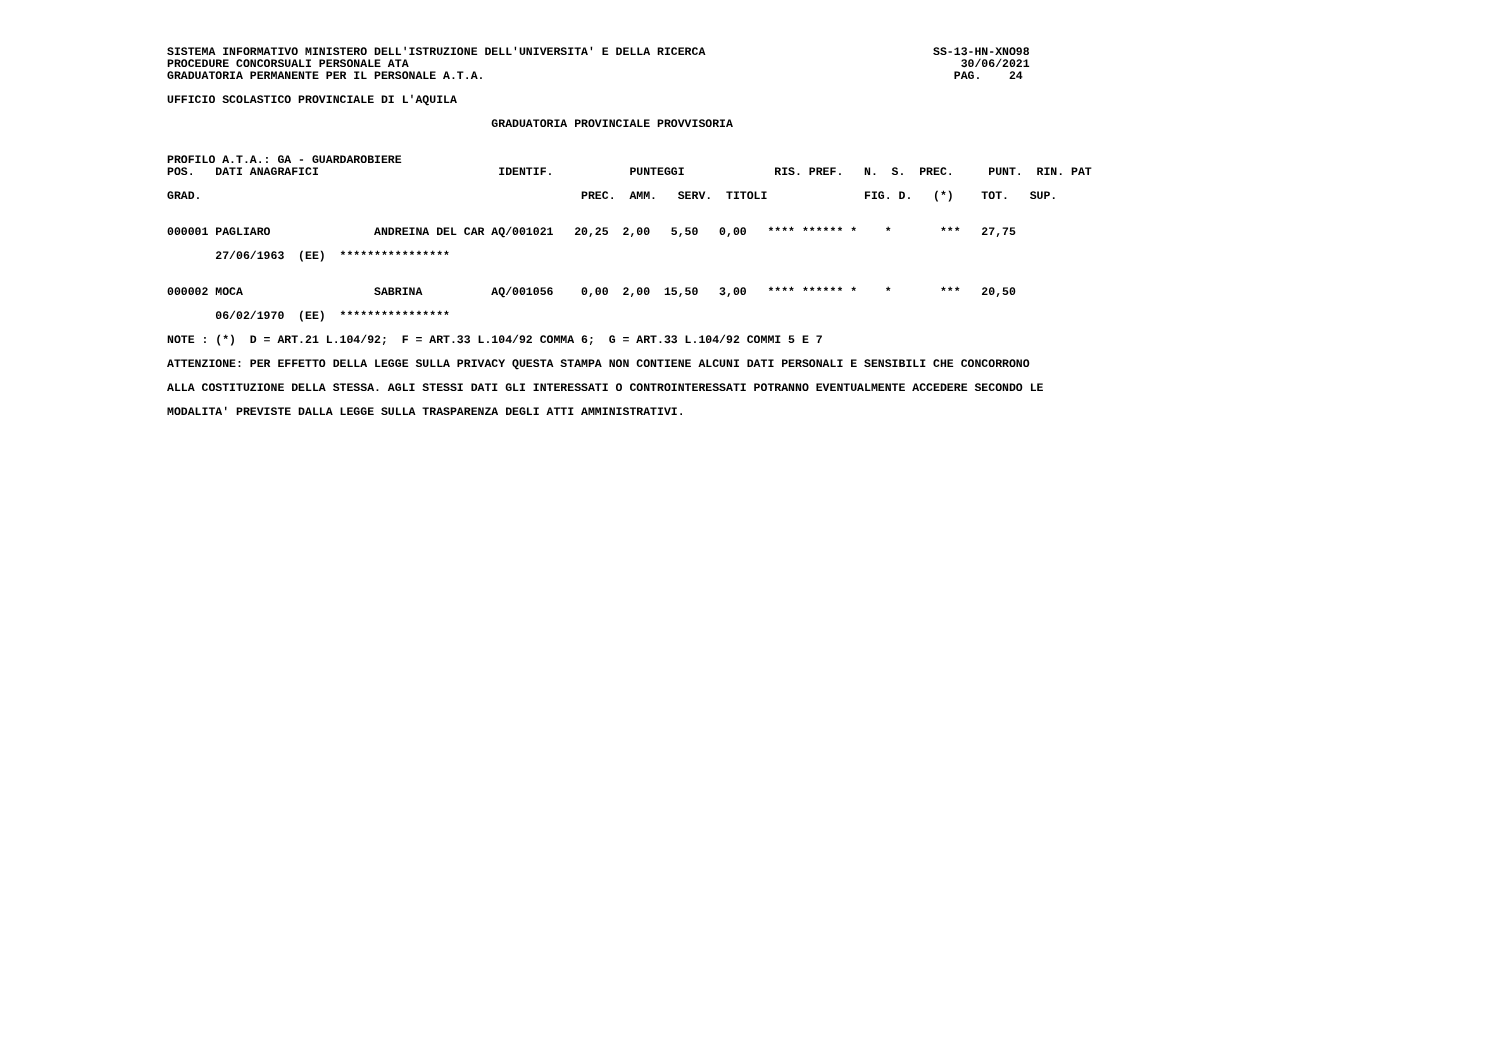SISTEMA INFORMATIVO MINISTERO DELL'ISTRUZIONE DELL'UNIVERSITA' E DELLA RICERCA                                 SS-13-HN-XNO98
PROCEDURE CONCORSUALI PERSONALE ATA                                                                                30/06/2021
GRADUATORIA PERMANENTE PER IL PERSONALE A.T.A.                                                                    PAG.    24

UFFICIO SCOLASTICO PROVINCIALE DI L'AQUILA

                                               GRADUATORIA PROVINCIALE PROVVISORIA


PROFILO A.T.A.: GA - GUARDAROBIERE
POS.   DATI ANAGRAFICI                          IDENTIF.           PUNTEGGI             RIS. PREF.   N.  S.  PREC.     PUNT.  RIN. PAT

GRAD.                                                       PREC.  AMM.   SERV.  TITOLI              FIG. D.   (*)    TOT.   SUP.


000001 PAGLIARO               ANDREINA DEL CAR AQ/001021   20,25  2,00   5,50   0,00   **** ****** *    *       ***   27,75

       27/06/1963  (EE)  ****************


000002 MOCA                   SABRINA          AQ/001056    0,00  2,00  15,50   3,00   **** ****** *    *       ***   20,50

       06/02/1970  (EE)  ****************

NOTE : (*)  D = ART.21 L.104/92;  F = ART.33 L.104/92 COMMA 6;  G = ART.33 L.104/92 COMMI 5 E 7

ATTENZIONE: PER EFFETTO DELLA LEGGE SULLA PRIVACY QUESTA STAMPA NON CONTIENE ALCUNI DATI PERSONALI E SENSIBILI CHE CONCORRONO

ALLA COSTITUZIONE DELLA STESSA. AGLI STESSI DATI GLI INTERESSATI O CONTROINTERESSATI POTRANNO EVENTUALMENTE ACCEDERE SECONDO LE

MODALITA' PREVISTE DALLA LEGGE SULLA TRASPARENZA DEGLI ATTI AMMINISTRATIVI.